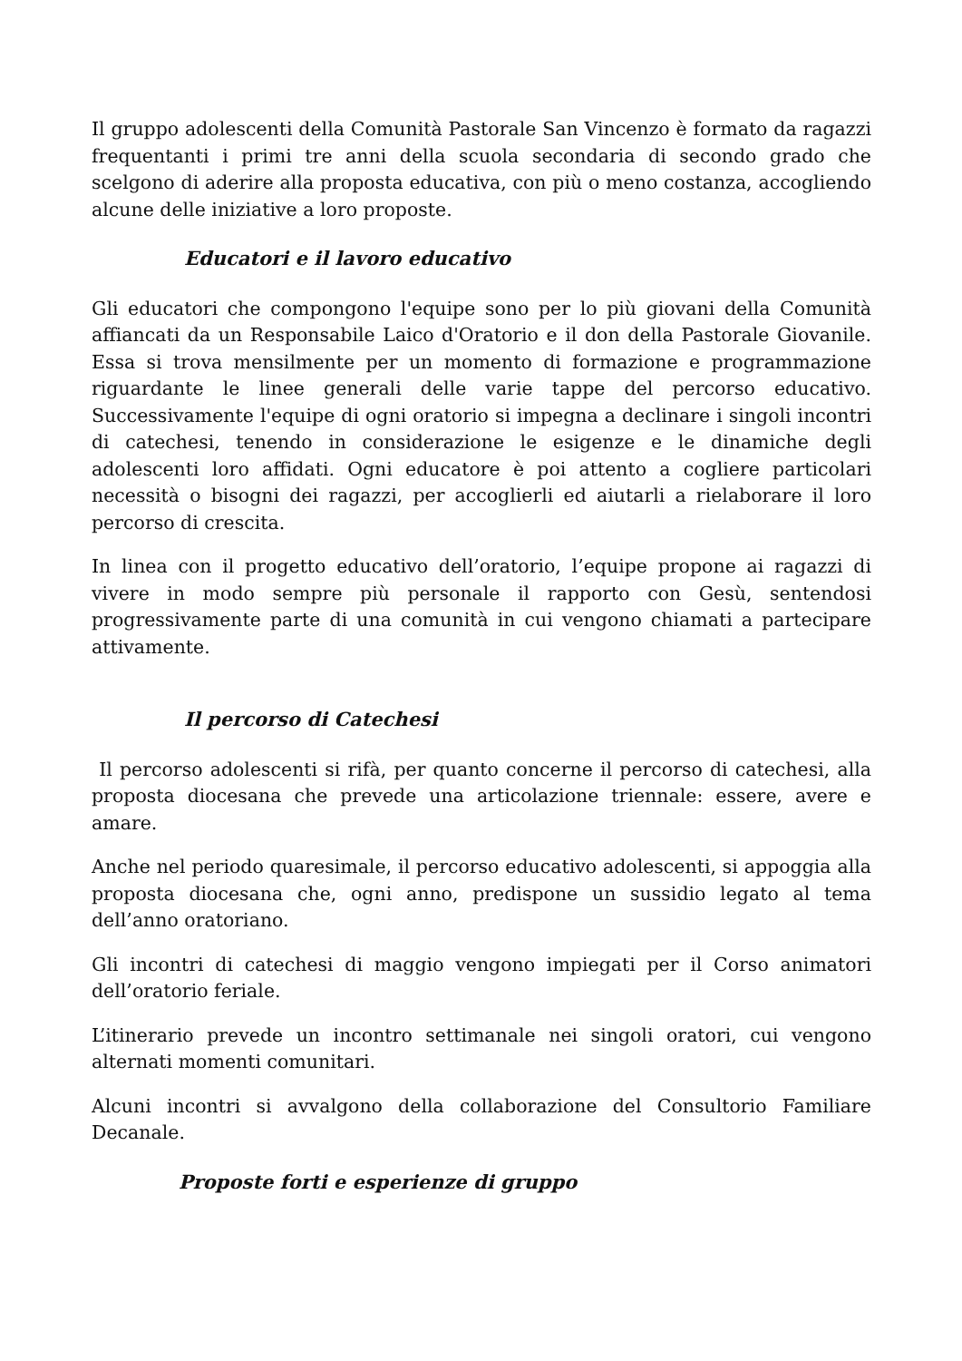Il gruppo adolescenti della Comunità Pastorale San Vincenzo è formato da ragazzi frequentanti i primi tre anni della scuola secondaria di secondo grado che scelgono di aderire alla proposta educativa, con più o meno costanza, accogliendo alcune delle iniziative a loro proposte.
Educatori e il lavoro educativo
Gli educatori che compongono l'equipe sono per lo più giovani della Comunità affiancati da un Responsabile Laico d'Oratorio e il don della Pastorale Giovanile. Essa si trova mensilmente per un momento di formazione e programmazione riguardante le linee generali delle varie tappe del percorso educativo. Successivamente l'equipe di ogni oratorio si impegna a declinare i singoli incontri di catechesi, tenendo in considerazione le esigenze e le dinamiche degli adolescenti loro affidati. Ogni educatore è poi attento a cogliere particolari necessità o bisogni dei ragazzi, per accoglierli ed aiutarli a rielaborare il loro percorso di crescita.
In linea con il progetto educativo dell’oratorio, l’equipe propone ai ragazzi di vivere in modo sempre più personale il rapporto con Gesù, sentendosi progressivamente parte di una comunità in cui vengono chiamati a partecipare attivamente.
Il percorso di Catechesi
Il percorso adolescenti si rifà, per quanto concerne il percorso di catechesi, alla proposta diocesana che prevede una articolazione triennale: essere, avere e amare.
Anche nel periodo quaresimale, il percorso educativo adolescenti, si appoggia alla proposta diocesana che, ogni anno, predispone un sussidio legato al tema dell’anno oratoriano.
Gli incontri di catechesi di maggio vengono impiegati per il Corso animatori dell’oratorio feriale.
L’itinerario prevede un incontro settimanale nei singoli oratori, cui vengono alternati momenti comunitari.
Alcuni incontri si avvalgono della collaborazione del Consultorio Familiare Decanale.
Proposte forti e esperienze di gruppo